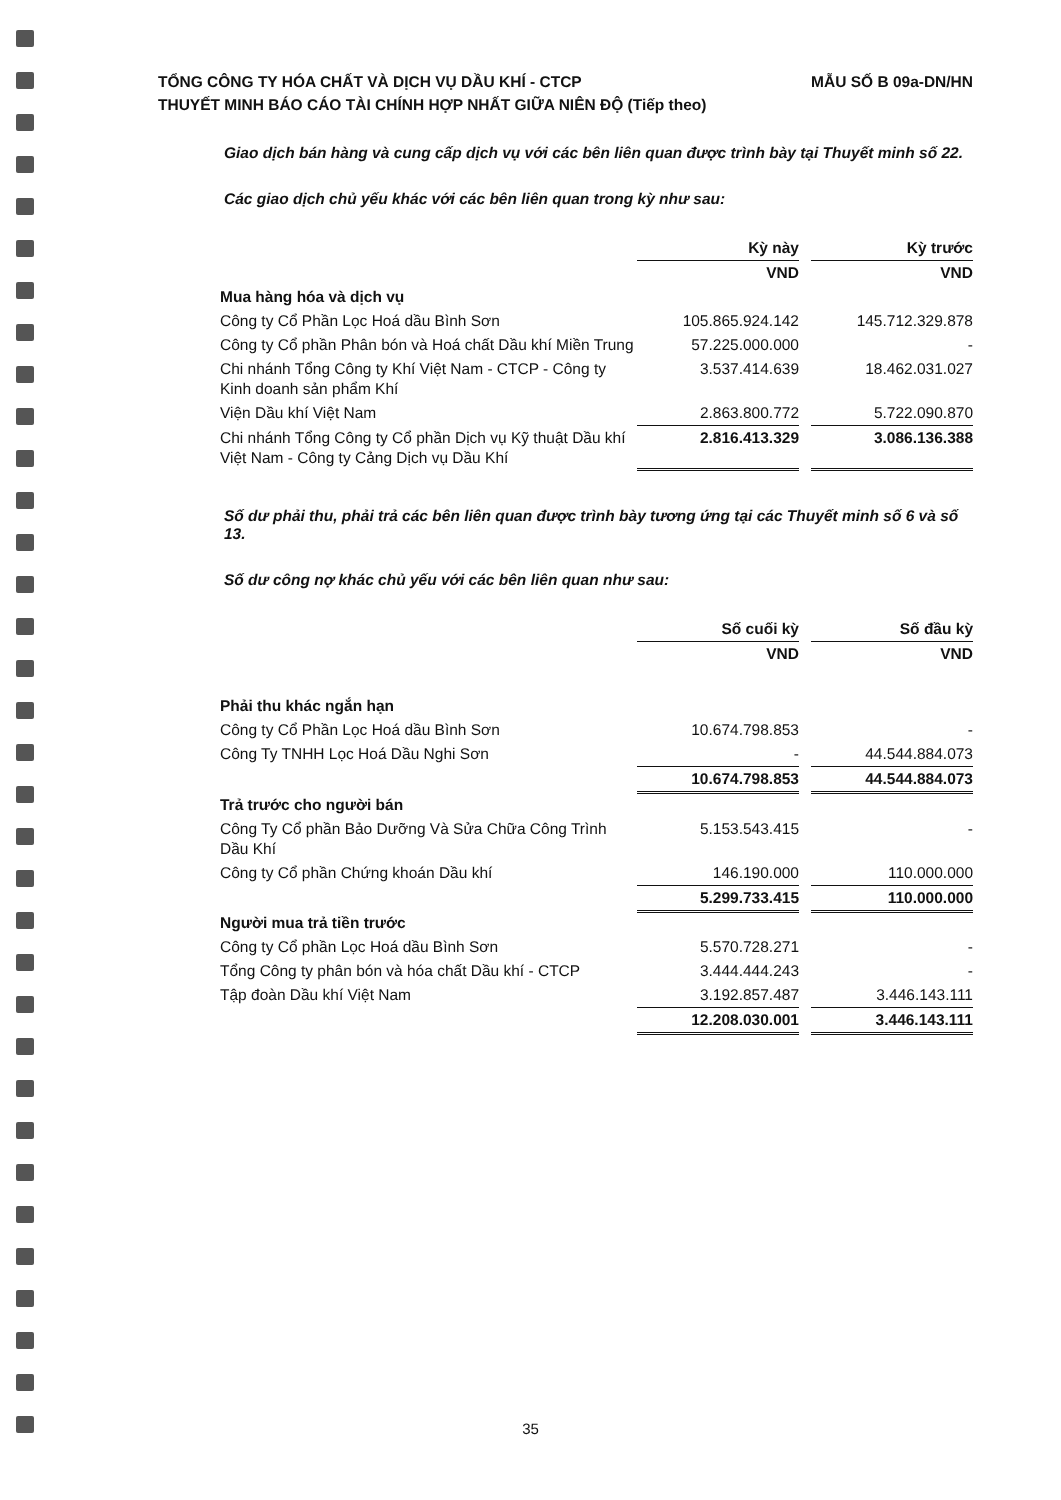TỔNG CÔNG TY HÓA CHẤT VÀ DỊCH VỤ DẦU KHÍ - CTCP
THUYẾT MINH BÁO CÁO TÀI CHÍNH HỢP NHẤT GIỮA NIÊN ĐỘ (Tiếp theo)
MẪU SỐ B 09a-DN/HN
Giao dịch bán hàng và cung cấp dịch vụ với các bên liên quan được trình bày tại Thuyết minh số 22.
Các giao dịch chủ yếu khác với các bên liên quan trong kỳ như sau:
| | Kỳ này | | Kỳ trước |
| --- | --- | --- | --- |
| | VND | | VND |
| Mua hàng hóa và dịch vụ | | | |
| Công ty Cổ Phần Lọc Hoá dầu Bình Sơn | 105.865.924.142 | | 145.712.329.878 |
| Công ty Cổ phần Phân bón và Hoá chất Dầu khí Miền Trung | 57.225.000.000 | | - |
| Chi nhánh Tổng Công ty Khí Việt Nam - CTCP - Công ty Kinh doanh sản phẩm Khí | 3.537.414.639 | | 18.462.031.027 |
| Viện Dầu khí Việt Nam | 2.863.800.772 | | 5.722.090.870 |
| Chi nhánh Tổng Công ty Cổ phần Dịch vụ Kỹ thuật Dầu khí Việt Nam - Công ty Cảng Dịch vụ Dầu Khí | 2.816.413.329 | | 3.086.136.388 |
Số dư phải thu, phải trả các bên liên quan được trình bày tương ứng tại các Thuyết minh số 6 và số 13.
Số dư công nợ khác chủ yếu với các bên liên quan như sau:
| | Số cuối kỳ | | Số đầu kỳ |
| --- | --- | --- | --- |
| | VND | | VND |
| Phải thu khác ngắn hạn | | | |
| Công ty Cổ Phần Lọc Hoá dầu Bình Sơn | 10.674.798.853 | | - |
| Công Ty TNHH Lọc Hoá Dầu Nghi Sơn | - | | 44.544.884.073 |
| | 10.674.798.853 | | 44.544.884.073 |
| Trả trước cho người bán | | | |
| Công Ty Cổ phần Bảo Dưỡng Và Sửa Chữa Công Trình Dầu Khí | 5.153.543.415 | | - |
| Công ty Cổ phần Chứng khoán Dầu khí | 146.190.000 | | 110.000.000 |
| | 5.299.733.415 | | 110.000.000 |
| Người mua trả tiền trước | | | |
| Công ty Cổ phần Lọc Hoá dầu Bình Sơn | 5.570.728.271 | | - |
| Tổng Công ty phân bón và hóa chất Dầu khí - CTCP | 3.444.444.243 | | - |
| Tập đoàn Dầu khí Việt Nam | 3.192.857.487 | | 3.446.143.111 |
| | 12.208.030.001 | | 3.446.143.111 |
35